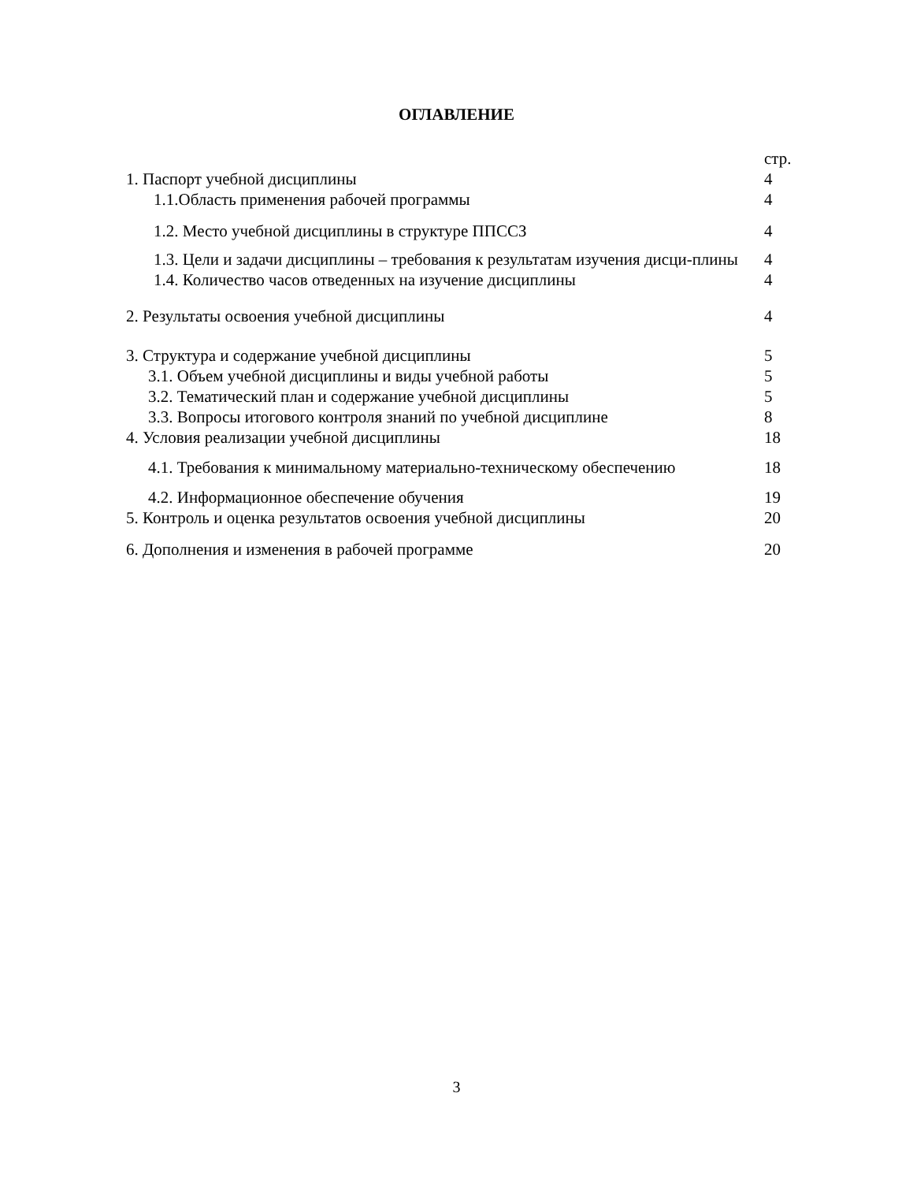ОГЛАВЛЕНИЕ
| | стр. |
| 1. Паспорт учебной дисциплины | 4 |
| 1.1.Область применения рабочей программы | 4 |
| 1.2. Место учебной дисциплины в структуре ППССЗ | 4 |
| 1.3. Цели и задачи дисциплины – требования к результатам изучения дисци-плины | 4 |
| 1.4. Количество часов отведенных на изучение дисциплины | 4 |
| 2. Результаты освоения учебной дисциплины | 4 |
| 3. Структура и содержание учебной дисциплины | 5 |
| 3.1. Объем учебной дисциплины и виды учебной работы | 5 |
| 3.2. Тематический план и содержание учебной дисциплины | 5 |
| 3.3. Вопросы итогового контроля знаний по учебной дисциплине | 8 |
| 4. Условия реализации учебной дисциплины | 18 |
| 4.1. Требования к минимальному материально-техническому обеспечению | 18 |
| 4.2. Информационное обеспечение обучения | 19 |
| 5. Контроль и оценка результатов освоения учебной дисциплины | 20 |
| 6. Дополнения и изменения в рабочей программе | 20 |
3